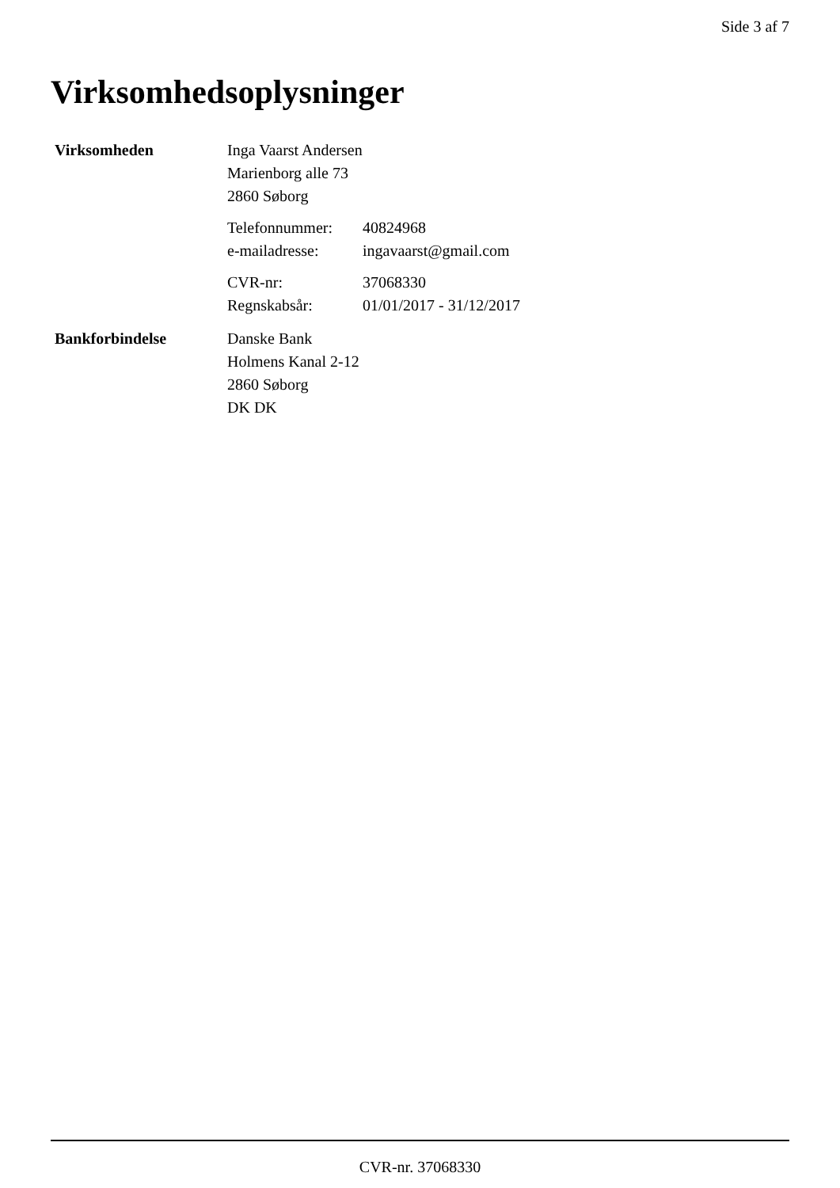Side 3 af 7
Virksomhedsoplysninger
Virksomheden
Inga Vaarst Andersen
Marienborg alle 73
2860 Søborg
Telefonnummer: 40824968
e-mailadresse: ingavaarst@gmail.com
CVR-nr: 37068330
Regnskabsår: 01/01/2017 - 31/12/2017
Bankforbindelse
Danske Bank
Holmens Kanal 2-12
2860 Søborg
DK DK
CVR-nr. 37068330